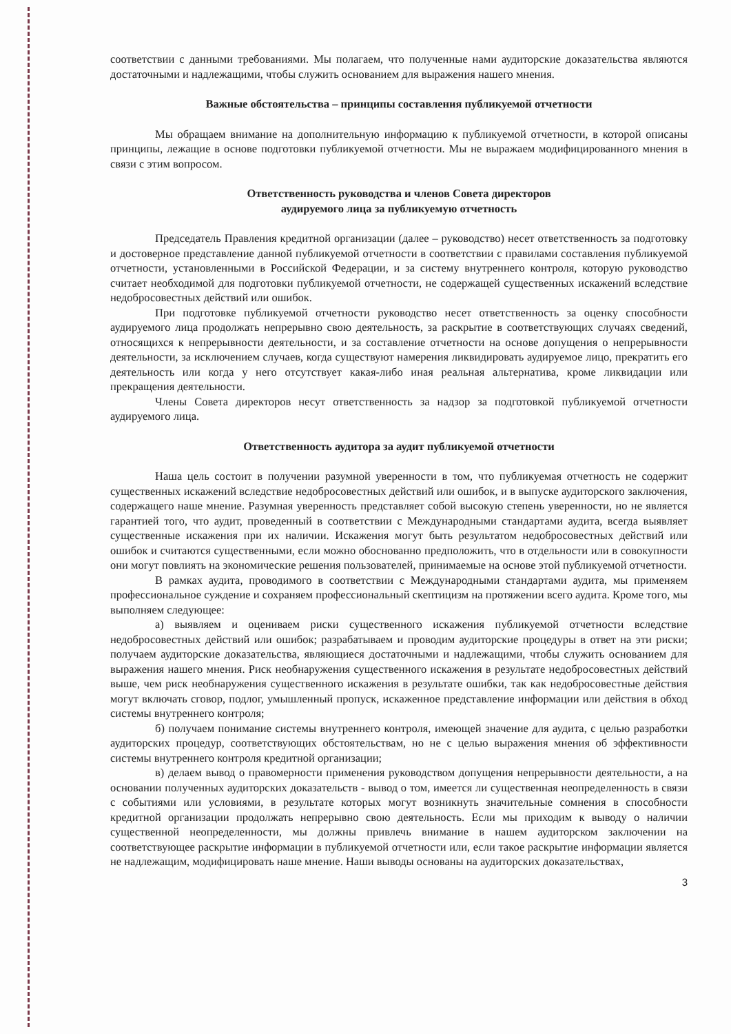соответствии с данными требованиями. Мы полагаем, что полученные нами аудиторские доказательства являются достаточными и надлежащими, чтобы служить основанием для выражения нашего мнения.
Важные обстоятельства – принципы составления публикуемой отчетности
Мы обращаем внимание на дополнительную информацию к публикуемой отчетности, в которой описаны принципы, лежащие в основе подготовки публикуемой отчетности. Мы не выражаем модифицированного мнения в связи с этим вопросом.
Ответственность руководства и членов Совета директоров
аудируемого лица за публикуемую отчетность
Председатель Правления кредитной организации (далее – руководство) несет ответственность за подготовку и достоверное представление данной публикуемой отчетности в соответствии с правилами составления публикуемой отчетности, установленными в Российской Федерации, и за систему внутреннего контроля, которую руководство считает необходимой для подготовки публикуемой отчетности, не содержащей существенных искажений вследствие недобросовестных действий или ошибок.
При подготовке публикуемой отчетности руководство несет ответственность за оценку способности аудируемого лица продолжать непрерывно свою деятельность, за раскрытие в соответствующих случаях сведений, относящихся к непрерывности деятельности, и за составление отчетности на основе допущения о непрерывности деятельности, за исключением случаев, когда существуют намерения ликвидировать аудируемое лицо, прекратить его деятельность или когда у него отсутствует какая-либо иная реальная альтернатива, кроме ликвидации или прекращения деятельности.
Члены Совета директоров несут ответственность за надзор за подготовкой публикуемой отчетности аудируемого лица.
Ответственность аудитора за аудит публикуемой отчетности
Наша цель состоит в получении разумной уверенности в том, что публикуемая отчетность не содержит существенных искажений вследствие недобросовестных действий или ошибок, и в выпуске аудиторского заключения, содержащего наше мнение. Разумная уверенность представляет собой высокую степень уверенности, но не является гарантией того, что аудит, проведенный в соответствии с Международными стандартами аудита, всегда выявляет существенные искажения при их наличии. Искажения могут быть результатом недобросовестных действий или ошибок и считаются существенными, если можно обоснованно предположить, что в отдельности или в совокупности они могут повлиять на экономические решения пользователей, принимаемые на основе этой публикуемой отчетности.
В рамках аудита, проводимого в соответствии с Международными стандартами аудита, мы применяем профессиональное суждение и сохраняем профессиональный скептицизм на протяжении всего аудита. Кроме того, мы выполняем следующее:
а) выявляем и оцениваем риски существенного искажения публикуемой отчетности вследствие недобросовестных действий или ошибок; разрабатываем и проводим аудиторские процедуры в ответ на эти риски; получаем аудиторские доказательства, являющиеся достаточными и надлежащими, чтобы служить основанием для выражения нашего мнения. Риск необнаружения существенного искажения в результате недобросовестных действий выше, чем риск необнаружения существенного искажения в результате ошибки, так как недобросовестные действия могут включать сговор, подлог, умышленный пропуск, искаженное представление информации или действия в обход системы внутреннего контроля;
б) получаем понимание системы внутреннего контроля, имеющей значение для аудита, с целью разработки аудиторских процедур, соответствующих обстоятельствам, но не с целью выражения мнения об эффективности системы внутреннего контроля кредитной организации;
в) делаем вывод о правомерности применения руководством допущения непрерывности деятельности, а на основании полученных аудиторских доказательств - вывод о том, имеется ли существенная неопределенность в связи с событиями или условиями, в результате которых могут возникнуть значительные сомнения в способности кредитной организации продолжать непрерывно свою деятельность. Если мы приходим к выводу о наличии существенной неопределенности, мы должны привлечь внимание в нашем аудиторском заключении на соответствующее раскрытие информации в публикуемой отчетности или, если такое раскрытие информации является не надлежащим, модифицировать наше мнение. Наши выводы основаны на аудиторских доказательствах,
3